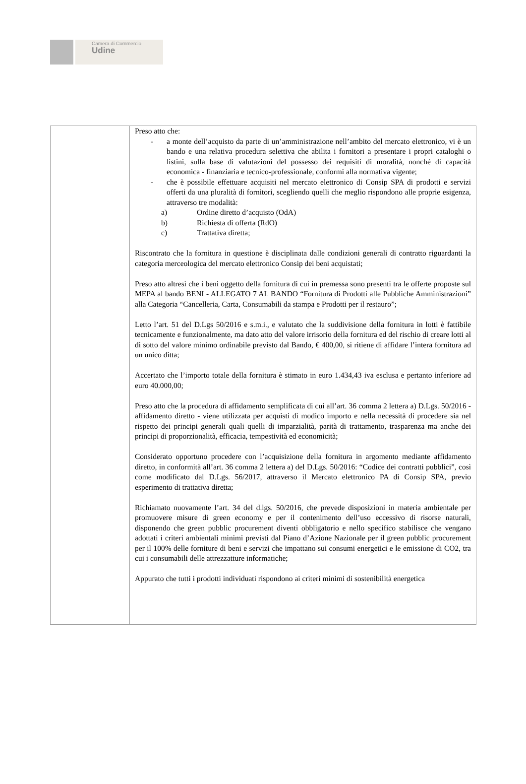Camera di Commercio
Udine
Preso atto che:
- a monte dell’acquisto da parte di un’amministrazione nell’ambito del mercato elettronico, vi è un bando e una relativa procedura selettiva che abilita i fornitori a presentare i propri cataloghi o listini, sulla base di valutazioni del possesso dei requisiti di moralità, nonché di capacità economica - finanziaria e tecnico-professionale, conformi alla normativa vigente;
- che è possibile effettuare acquisiti nel mercato elettronico di Consip SPA di prodotti e servizi offerti da una pluralità di fornitori, scegliendo quelli che meglio rispondono alle proprie esigenza, attraverso tre modalità:
a) Ordine diretto d’acquisto (OdA)
b) Richiesta di offerta (RdO)
c) Trattativa diretta;
Riscontrato che la fornitura in questione è disciplinata dalle condizioni generali di contratto riguardanti la categoria merceologica del mercato elettronico Consip dei beni acquistati;
Preso atto altresì che i beni oggetto della fornitura di cui in premessa sono presenti tra le offerte proposte sul MEPA al bando BENI - ALLEGATO 7 AL BANDO “Fornitura di Prodotti alle Pubbliche Amministrazioni” alla Categoria “Cancelleria, Carta, Consumabili da stampa e Prodotti per il restauro”;
Letto l’art. 51 del D.Lgs 50/2016 e s.m.i., e valutato che la suddivisione della fornitura in lotti è fattibile tecnicamente e funzionalmente, ma dato atto del valore irrisorio della fornitura ed del rischio di creare lotti al di sotto del valore minimo ordinabile previsto dal Bando, € 400,00, si ritiene di affidare l’intera fornitura ad un unico ditta;
Accertato che l’importo totale della fornitura è stimato in euro 1.434,43 iva esclusa e pertanto inferiore ad euro 40.000,00;
Preso atto che la procedura di affidamento semplificata di cui all’art. 36 comma 2 lettera a) D.Lgs. 50/2016 - affidamento diretto - viene utilizzata per acquisti di modico importo e nella necessità di procedere sia nel rispetto dei principi generali quali quelli di imparzialità, parità di trattamento, trasparenza ma anche dei principi di proporzionalità, efficacia, tempestività ed economicità;
Considerato opportuno procedere con l’acquisizione della fornitura in argomento mediante affidamento diretto, in conformità all’art. 36 comma 2 lettera a) del D.Lgs. 50/2016: “Codice dei contratti pubblici”, così come modificato dal D.Lgs. 56/2017, attraverso il Mercato elettronico PA di Consip SPA, previo esperimento di trattativa diretta;
Richiamato nuovamente l’art. 34 del d.lgs. 50/2016, che prevede disposizioni in materia ambientale per promuovere misure di green economy e per il contenimento dell’uso eccessivo di risorse naturali, disponendo che green pubblic procurement diventi obbligatorio e nello specifico stabilisce che vengano adottati i criteri ambientali minimi previsti dal Piano d’Azione Nazionale per il green pubblic procurement per il 100% delle forniture di beni e servizi che impattano sui consumi energetici e le emissione di CO2, tra cui i consumabili delle attrezzatture informatiche;
Appurato che tutti i prodotti individuati rispondono ai criteri minimi di sostenibilità energetica